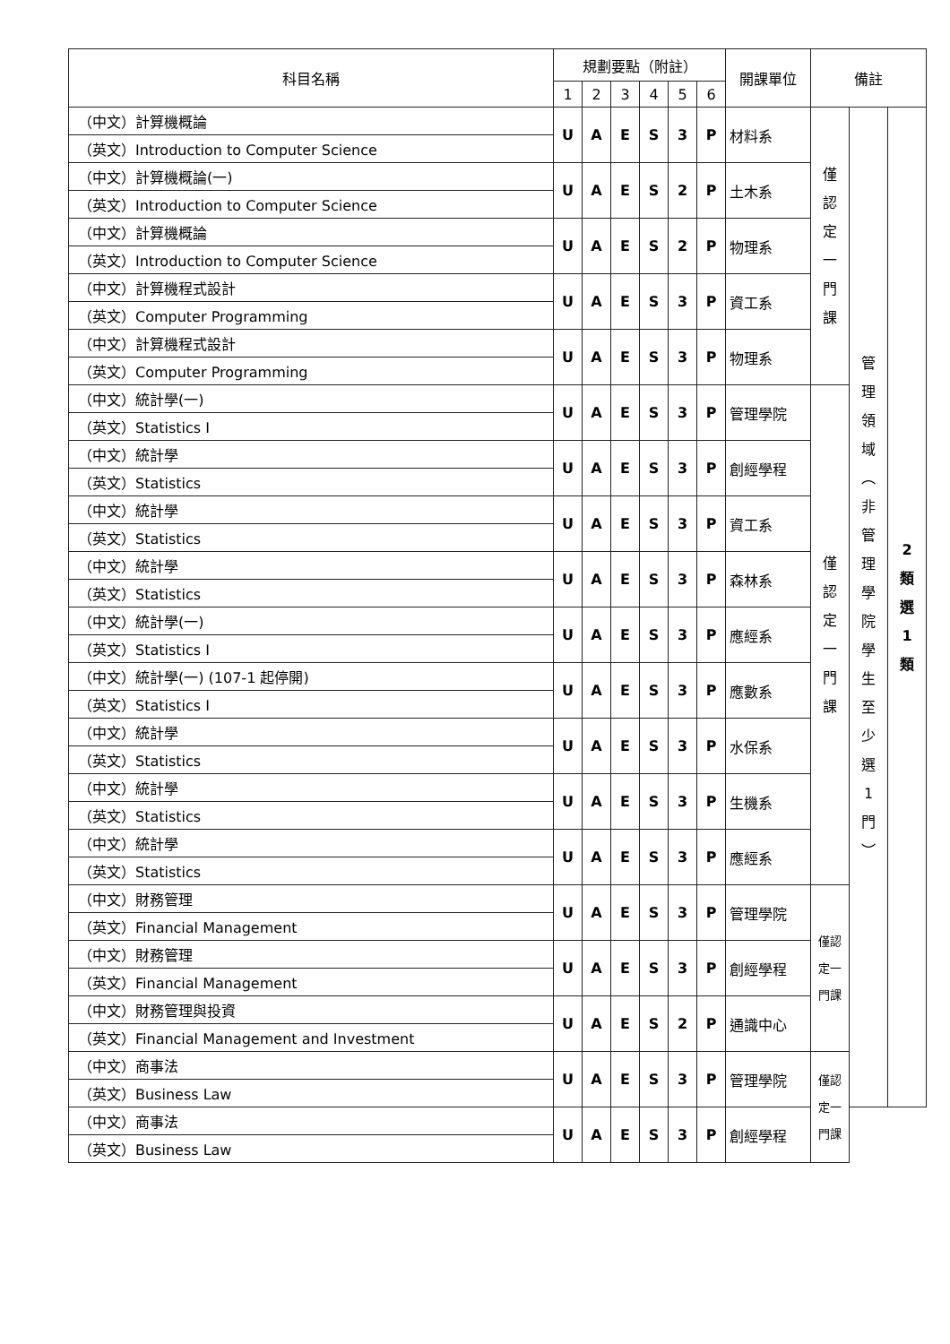| 科目名稱 | 規劃要點（附註） | | | | | | 開課單位 | 備註 | | |
| --- | --- | --- | --- | --- | --- | --- | --- | --- | --- | --- |
| | 1 | 2 | 3 | 4 | 5 | 6 | | | | |
| （中文）計算機概論 | U | A | E | S | 3 | P | 材料系 | 僅 認 定 一 門 課 | 管 理 領 域 ︵ 非 管 理 學 院 學 生 至 少 選 1 門 ︶ | 2 類 選 1 類 |
| （英文）Introduction to Computer Science | | | | | | | | | | |
| （中文）計算機概論(一) | U | A | E | S | 2 | P | 土木系 | | | |
| （英文）Introduction to Computer Science | | | | | | | | | | |
| （中文）計算機概論 | U | A | E | S | 2 | P | 物理系 | | | |
| （英文）Introduction to Computer Science | | | | | | | | | | |
| （中文）計算機程式設計 | U | A | E | S | 3 | P | 資工系 | | | |
| （英文）Computer Programming | | | | | | | | | | |
| （中文）計算機程式設計 | U | A | E | S | 3 | P | 物理系 | | | |
| （英文）Computer Programming | | | | | | | | | | |
| （中文）統計學(一) | U | A | E | S | 3 | P | 管理學院 | 僅 認 定 一 門 課 | | |
| （英文）Statistics I | | | | | | | | | | |
| （中文）統計學 | U | A | E | S | 3 | P | 創經學程 | | | |
| （英文）Statistics | | | | | | | | | | |
| （中文）統計學 | U | A | E | S | 3 | P | 資工系 | | | |
| （英文）Statistics | | | | | | | | | | |
| （中文）統計學 | U | A | E | S | 3 | P | 森林系 | | | |
| （英文）Statistics | | | | | | | | | | |
| （中文）統計學(一) | U | A | E | S | 3 | P | 應經系 | | | |
| （英文）Statistics I | | | | | | | | | | |
| （中文）統計學(一) (107-1 起停開) | U | A | E | S | 3 | P | 應數系 | | | |
| （英文）Statistics I | | | | | | | | | | |
| （中文）統計學 | U | A | E | S | 3 | P | 水保系 | | | |
| （英文）Statistics | | | | | | | | | | |
| （中文）統計學 | U | A | E | S | 3 | P | 生機系 | | | |
| （英文）Statistics | | | | | | | | | | |
| （中文）統計學 | U | A | E | S | 3 | P | 應經系 | | | |
| （英文）Statistics | | | | | | | | | | |
| （中文）財務管理 | U | A | E | S | 3 | P | 管理學院 | 僅認 定一 門課 | | |
| （英文）Financial Management | | | | | | | | | | |
| （中文）財務管理 | U | A | E | S | 3 | P | 創經學程 | | | |
| （英文）Financial Management | | | | | | | | | | |
| （中文）財務管理與投資 | U | A | E | S | 2 | P | 通識中心 | | | |
| （英文）Financial Management and Investment | | | | | | | | | | |
| （中文）商事法 | U | A | E | S | 3 | P | 管理學院 | 僅認 定一 門課 | | |
| （英文）Business Law | | | | | | | | | | |
| （中文）商事法 | U | A | E | S | 3 | P | 創經學程 | | | |
| （英文）Business Law | | | | | | | | | | |